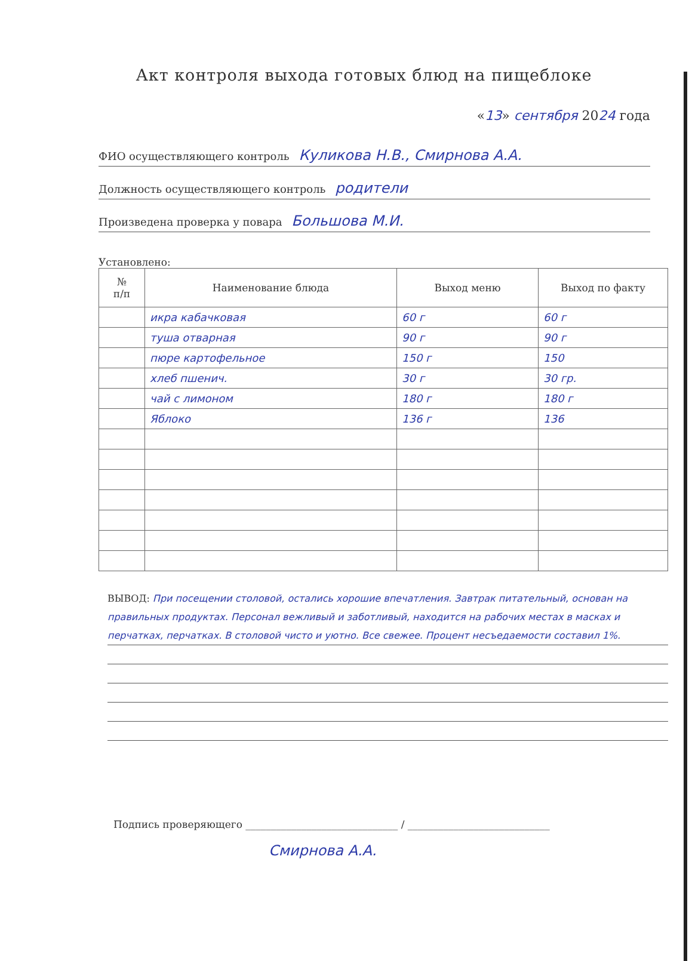Акт контроля выхода готовых блюд на пищеблоке
«13» сентября 2024 года
ФИО осуществляющего контроль Куликова Н.В., Смирнова А.А.
Должность осуществляющего контроль родители
Произведена проверка у повара Большова М.И.
Установлено:
| № п/п | Наименование блюда | Выход меню | Выход по факту |
| --- | --- | --- | --- |
| | икра кабачковая | 60 г | 60 г |
| | туша отварная | 90 г | 90 г |
| | пюре картофельное | 150 г | 150 |
| | хлеб пшенич. | 30 г | 30 гр. |
| | чай с лимоном | 180 г | 180 г |
| | Яблоко | 136 г | 136 |
ВЫВОД: При посещении столовой, остались хорошие впечатления. Завтрак питательный, основан на правильных продуктах. Персонал вежливый и заботливый, находится на рабочих местах в масках и перчатках, перчатках. В столовой чисто и уютно. Все свежее. Процент несъедаемости составил 1%.
Подпись проверяющего ______________________________ / ____________________________
Смирнова А.А.